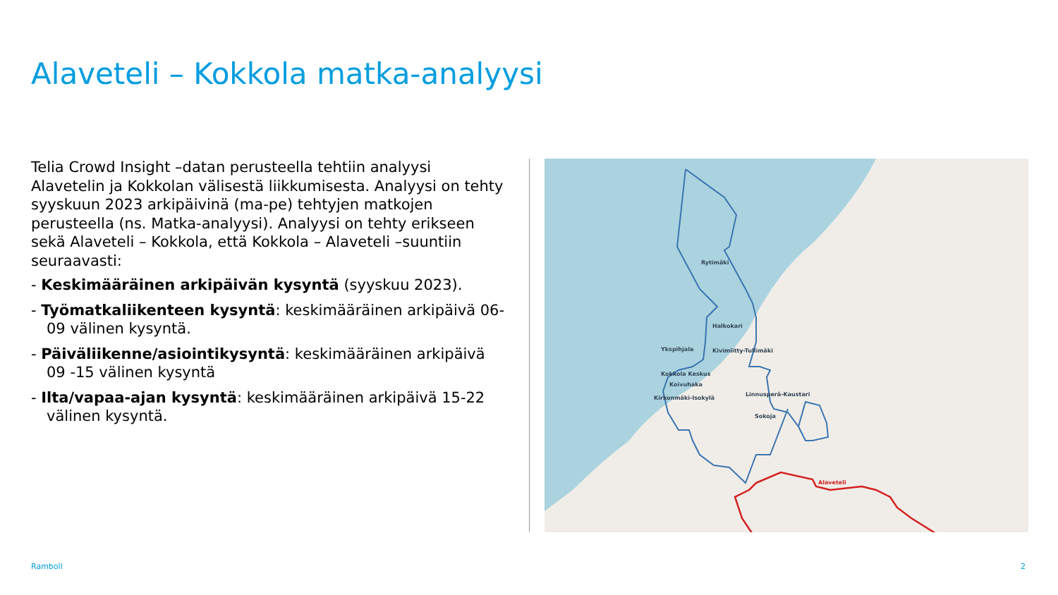Alaveteli – Kokkola matka-analyysi
Telia Crowd Insight –datan perusteella tehtiin analyysi Alavetelin ja Kokkolan välisestä liikkumisesta. Analyysi on tehty syyskuun 2023 arkipäivinä (ma-pe) tehtyjen matkojen perusteella (ns. Matka-analyysi). Analyysi on tehty erikseen sekä Alaveteli – Kokkola, että Kokkola – Alaveteli –suuntiin seuraavasti:
- Keskimääräinen arkipäivän kysyntä (syyskuu 2023).
- Työmatkaliikenteen kysyntä: keskimääräinen arkipäivä 06- 09 välinen kysyntä.
- Päiväliikenne/asiointikysyntä: keskimääräinen arkipäivä 09 -15 välinen kysyntä
- Ilta/vapaa-ajan kysyntä: keskimääräinen arkipäivä 15-22 välinen kysyntä.
Rytimäki
Halkokari
Ykspihjala
Kivimiitty-Tullimäki
Kokkola Keskus
Koivuhaka
Kirkonmäki-Isokylä
Linnusperä-Kaustari
Sokoja
Alaveteli
Ramboll 2